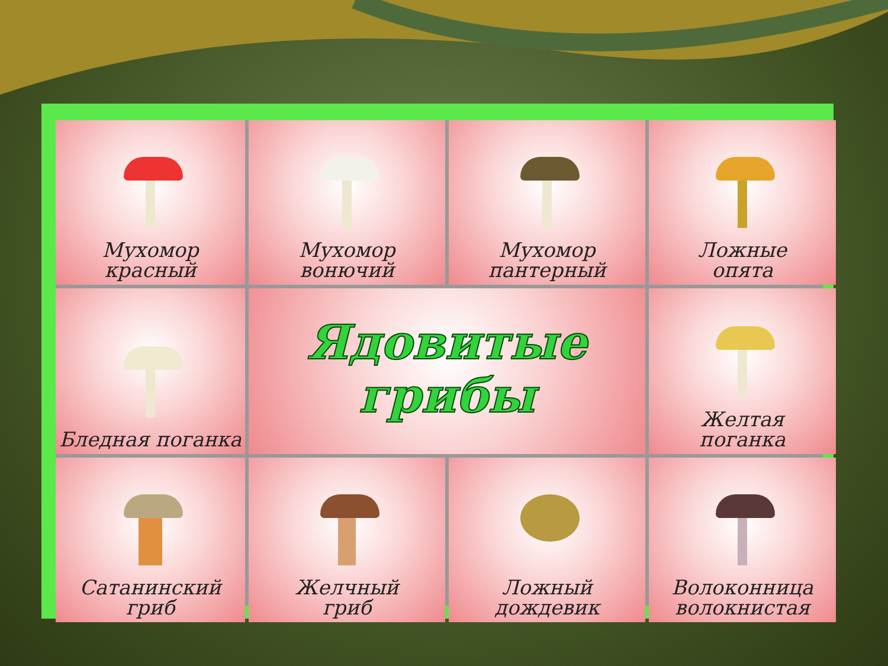Мухомор
красный
Мухомор
вонючий
Мухомор
пантерный
Ложные
опята
Бледная поганка
Ядовитые
грибы
Желтая
поганка
Сатанинский
гриб
Желчный
гриб
Ложный
дождевик
Волоконница
волокнистая